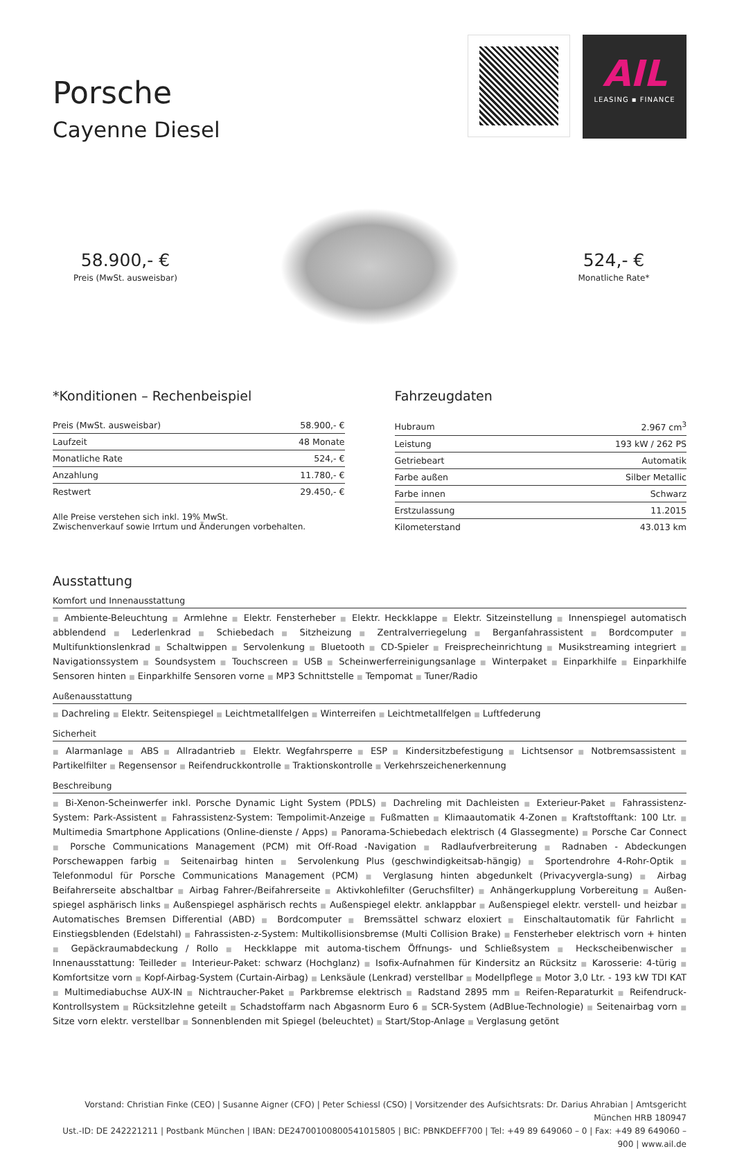Porsche
Cayenne Diesel
AIL
LEASING ▪ FINANCE
58.900,- €
Preis (MwSt. ausweisbar)
524,- €
Monatliche Rate*
*Konditionen – Rechenbeispiel
| Preis (MwSt. ausweisbar) | 58.900,- € |
| Laufzeit | 48 Monate |
| Monatliche Rate | 524,- € |
| Anzahlung | 11.780,- € |
| Restwert | 29.450,- € |
Alle Preise verstehen sich inkl. 19% MwSt.
Zwischenverkauf sowie Irrtum und Änderungen vorbehalten.
Fahrzeugdaten
| Hubraum | 2.967 cm<sup>3</sup> |
| Leistung | 193 kW / 262 PS |
| Getriebeart | Automatik |
| Farbe außen | Silber Metallic |
| Farbe innen | Schwarz |
| Erstzulassung | 11.2015 |
| Kilometerstand | 43.013 km |
Ausstattung
Komfort und Innenausstattung
■ Ambiente-Beleuchtung ■ Armlehne ■ Elektr. Fensterheber ■ Elektr. Heckklappe ■ Elektr. Sitzeinstellung ■ Innenspiegel automatisch abblendend ■ Lederlenkrad ■ Schiebedach ■ Sitzheizung ■ Zentralverriegelung ■ Berganfahrassistent ■ Bordcomputer ■ Multifunktionslenkrad ■ Schaltwippen ■ Servolenkung ■ Bluetooth ■ CD-Spieler ■ Freisprecheinrichtung ■ Musikstreaming integriert ■ Navigationssystem ■ Soundsystem ■ Touchscreen ■ USB ■ Scheinwerferreinigungsanlage ■ Winterpaket ■ Einparkhilfe ■ Einparkhilfe Sensoren hinten ■ Einparkhilfe Sensoren vorne ■ MP3 Schnittstelle ■ Tempomat ■ Tuner/Radio
Außenausstattung
■ Dachreling ■ Elektr. Seitenspiegel ■ Leichtmetallfelgen ■ Winterreifen ■ Leichtmetallfelgen ■ Luftfederung
Sicherheit
■ Alarmanlage ■ ABS ■ Allradantrieb ■ Elektr. Wegfahrsperre ■ ESP ■ Kindersitzbefestigung ■ Lichtsensor ■ Notbremsassistent ■ Partikelfilter ■ Regensensor ■ Reifendruckkontrolle ■ Traktionskontrolle ■ Verkehrszeichenerkennung
Beschreibung
■ Bi-Xenon-Scheinwerfer inkl. Porsche Dynamic Light System (PDLS) ■ Dachreling mit Dachleisten ■ Exterieur-Paket ■ Fahrassistenz-System: Park-Assistent ■ Fahrassistenz-System: Tempolimit-Anzeige ■ Fußmatten ■ Klimaautomatik 4-Zonen ■ Kraftstofftank: 100 Ltr. ■ Multimedia Smartphone Applications (Online-dienste / Apps) ■ Panorama-Schiebedach elektrisch (4 Glassegmente) ■ Porsche Car Connect ■ Porsche Communications Management (PCM) mit Off-Road -Navigation ■ Radlaufverbreiterung ■ Radnaben - Abdeckungen Porschewappen farbig ■ Seitenairbag hinten ■ Servolenkung Plus (geschwindigkeitsab-hängig) ■ Sportendrohre 4-Rohr-Optik ■ Telefonmodul für Porsche Communications Management (PCM) ■ Verglasung hinten abgedunkelt (Privacyvergla-sung) ■ Airbag Beifahrerseite abschaltbar ■ Airbag Fahrer-/Beifahrerseite ■ Aktivkohlefilter (Geruchsfilter) ■ Anhängerkupplung Vorbereitung ■ Außen-spiegel asphärisch links ■ Außenspiegel asphärisch rechts ■ Außenspiegel elektr. anklappbar ■ Außenspiegel elektr. verstell- und heizbar ■ Automatisches Bremsen Differential (ABD) ■ Bordcomputer ■ Bremssättel schwarz eloxiert ■ Einschaltautomatik für Fahrlicht ■ Einstiegsblenden (Edelstahl) ■ Fahrassisten-z-System: Multikollisionsbremse (Multi Collision Brake) ■ Fensterheber elektrisch vorn + hinten ■ Gepäckraumabdeckung / Rollo ■ Heckklappe mit automa-tischem Öffnungs- und Schließsystem ■ Heckscheibenwischer ■ Innenausstattung: Teilleder ■ Interieur-Paket: schwarz (Hochglanz) ■ Isofix-Aufnahmen für Kindersitz an Rücksitz ■ Karosserie: 4-türig ■ Komfortsitze vorn ■ Kopf-Airbag-System (Curtain-Airbag) ■ Lenksäule (Lenkrad) verstellbar ■ Modellpflege ■ Motor 3,0 Ltr. - 193 kW TDI KAT ■ Multimediabuchse AUX-IN ■ Nichtraucher-Paket ■ Parkbremse elektrisch ■ Radstand 2895 mm ■ Reifen-Reparaturkit ■ Reifendruck-Kontrollsystem ■ Rücksitzlehne geteilt ■ Schadstoffarm nach Abgasnorm Euro 6 ■ SCR-System (AdBlue-Technologie) ■ Seitenairbag vorn ■ Sitze vorn elektr. verstellbar ■ Sonnenblenden mit Spiegel (beleuchtet) ■ Start/Stop-Anlage ■ Verglasung getönt
Vorstand: Christian Finke (CEO) | Susanne Aigner (CFO) | Peter Schiessl (CSO) | Vorsitzender des Aufsichtsrats: Dr. Darius Ahrabian | Amtsgericht München HRB 180947
Ust.-ID: DE 242221211 | Postbank München | IBAN: DE24700100800541015805 | BIC: PBNKDEFF700 | Tel: +49 89 649060 – 0 | Fax: +49 89 649060 – 900 | www.ail.de